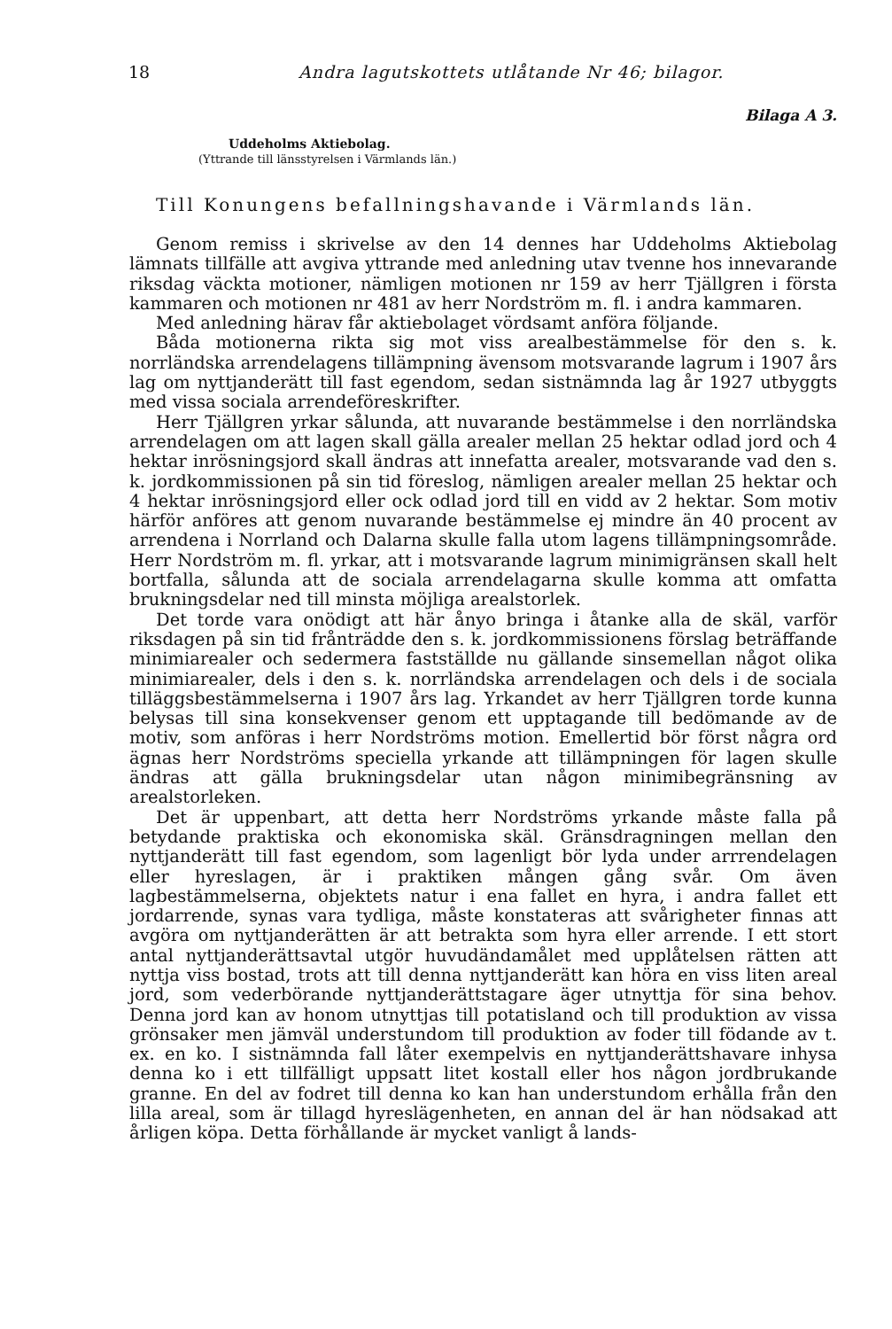18 Andra lagutskottets utlåtande Nr 46; bilagor.
Bilaga A 3.
Uddeholms Aktiebolag.
(Yttrande till länsstyrelsen i Värmlands län.)
Till Konungens befallningshavande i Värmlands län.
Genom remiss i skrivelse av den 14 dennes har Uddeholms Aktiebolag lämnats tillfälle att avgiva yttrande med anledning utav tvenne hos innevarande riksdag väckta motioner, nämligen motionen nr 159 av herr Tjällgren i första kammaren och motionen nr 481 av herr Nordström m. fl. i andra kammaren.
Med anledning härav får aktiebolaget vördsamt anföra följande.
Båda motionerna rikta sig mot viss arealbestämmelse för den s. k. norrländska arrendelagens tillämpning ävensom motsvarande lagrum i 1907 års lag om nyttjanderätt till fast egendom, sedan sistnämnda lag år 1927 utbyggts med vissa sociala arrendeföreskrifter.
Herr Tjällgren yrkar sålunda, att nuvarande bestämmelse i den norrländska arrendelagen om att lagen skall gälla arealer mellan 25 hektar odlad jord och 4 hektar inrösningsjord skall ändras att innefatta arealer, motsvarande vad den s. k. jordkommissionen på sin tid föreslog, nämligen arealer mellan 25 hektar och 4 hektar inrösningsjord eller ock odlad jord till en vidd av 2 hektar. Som motiv härför anföres att genom nuvarande bestämmelse ej mindre än 40 procent av arrendena i Norrland och Dalarna skulle falla utom lagens tillämpningsområde. Herr Nordström m. fl. yrkar, att i motsvarande lagrum minimigränsen skall helt bortfalla, sålunda att de sociala arrendelagarna skulle komma att omfatta brukningsdelar ned till minsta möjliga arealstorlek.
Det torde vara onödigt att här ånyo bringa i åtanke alla de skäl, varför riksdagen på sin tid frånträdde den s. k. jordkommissionens förslag beträffande minimiarealer och sedermera fastställde nu gällande sinsemellan något olika minimiarealer, dels i den s. k. norrländska arrendelagen och dels i de sociala tilläggsbestämmelserna i 1907 års lag. Yrkandet av herr Tjällgren torde kunna belysas till sina konsekvenser genom ett upptagande till bedömande av de motiv, som anföras i herr Nordströms motion. Emellertid bör först några ord ägnas herr Nordströms speciella yrkande att tillämpningen för lagen skulle ändras att gälla brukningsdelar utan någon minimibegränsning av arealstorleken.
Det är uppenbart, att detta herr Nordströms yrkande måste falla på betydande praktiska och ekonomiska skäl. Gränsdragningen mellan den nyttjanderätt till fast egendom, som lagenligt bör lyda under arrrendelagen eller hyreslagen, är i praktiken mången gång svår. Om även lagbestämmelserna, objektets natur i ena fallet en hyra, i andra fallet ett jordarrende, synas vara tydliga, måste konstateras att svårigheter finnas att avgöra om nyttjanderätten är att betrakta som hyra eller arrende. I ett stort antal nyttjanderättsavtal utgör huvudändamålet med upplåtelsen rätten att nyttja viss bostad, trots att till denna nyttjanderätt kan höra en viss liten areal jord, som vederbörande nyttjanderättstagare äger utnyttja för sina behov. Denna jord kan av honom utnyttjas till potatisland och till produktion av vissa grönsaker men jämväl understundom till produktion av foder till födande av t. ex. en ko. I sistnämnda fall låter exempelvis en nyttjanderättshavare inhysa denna ko i ett tillfälligt uppsatt litet kostall eller hos någon jordbrukande granne. En del av fodret till denna ko kan han understundom erhålla från den lilla areal, som är tillagd hyreslägenheten, en annan del är han nödsakad att årligen köpa. Detta förhållande är mycket vanligt å lands-